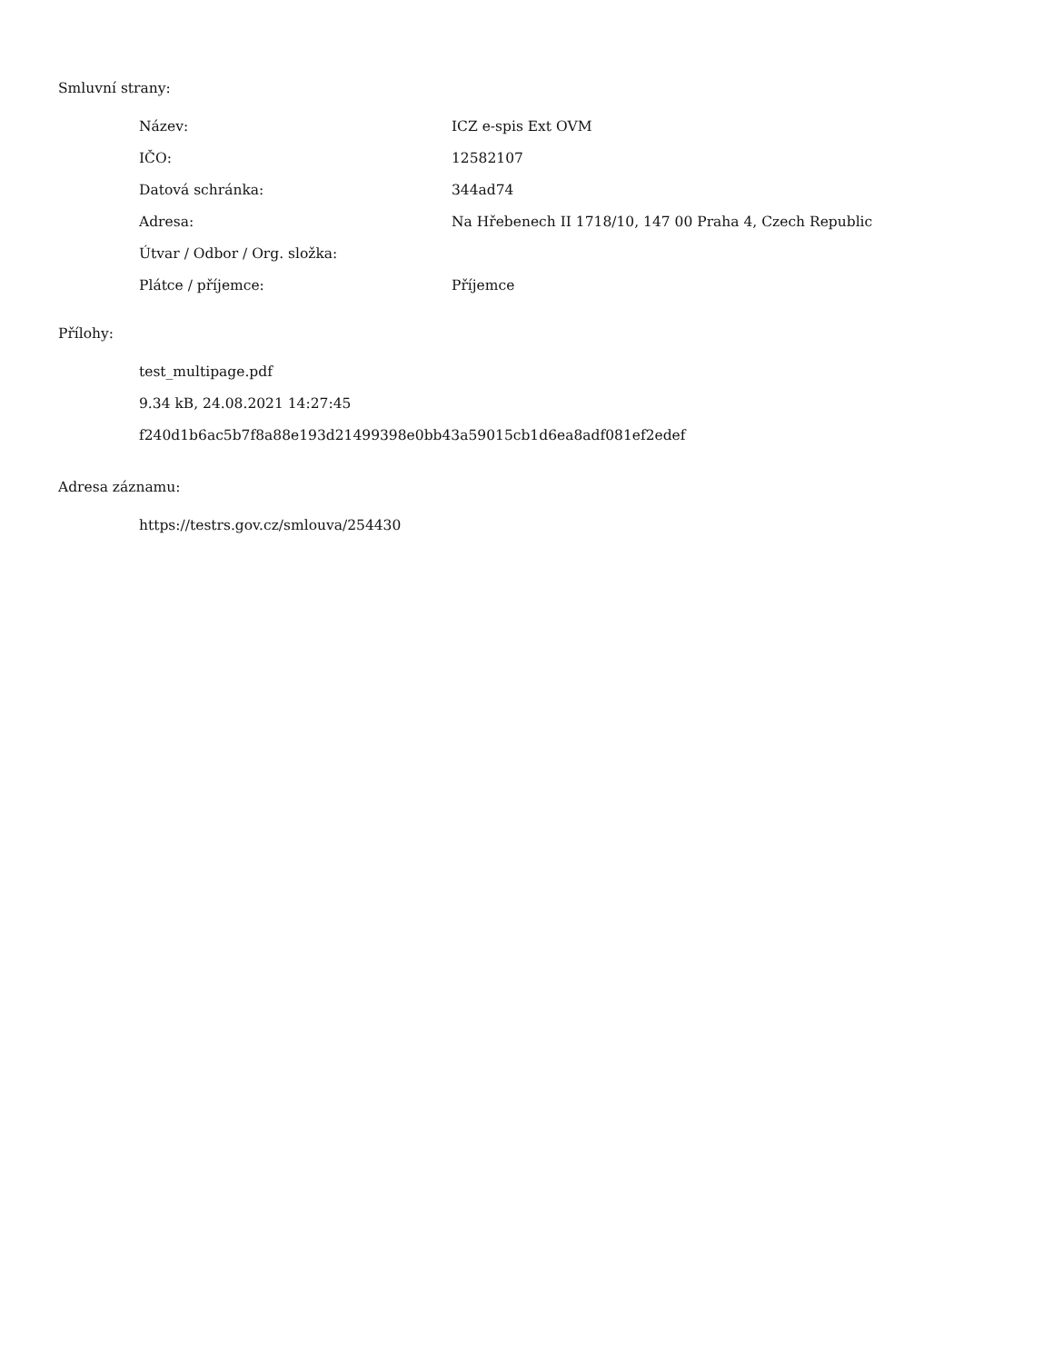Smluvní strany:
| Název: | ICZ e-spis Ext OVM |
| IČO: | 12582107 |
| Datová schránka: | 344ad74 |
| Adresa: | Na Hřebenech II 1718/10, 147 00 Praha 4, Czech Republic |
| Útvar / Odbor / Org. složka: | |
| Plátce / příjemce: | Příjemce |
Přílohy:
test_multipage.pdf
9.34 kB, 24.08.2021 14:27:45
f240d1b6ac5b7f8a88e193d21499398e0bb43a59015cb1d6ea8adf081ef2edef
Adresa záznamu:
https://testrs.gov.cz/smlouva/254430